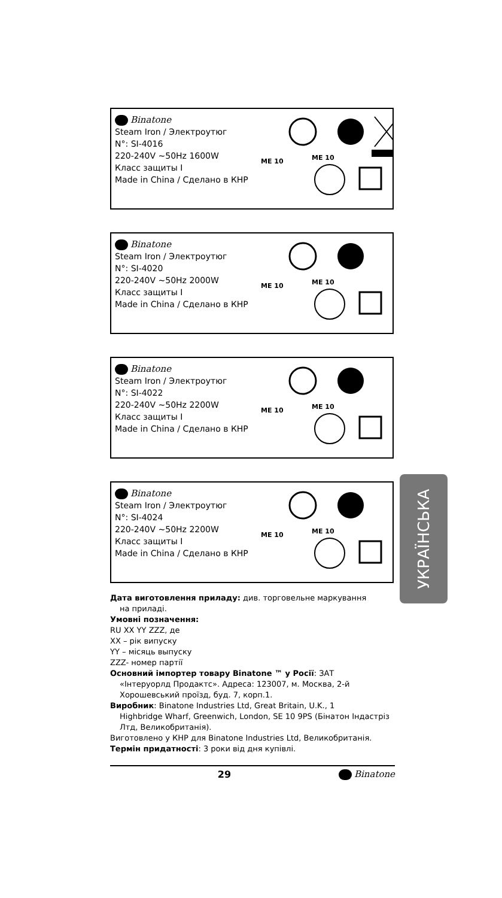Binatone
Steam Iron / Электроутюг
N°: SI-4016
220-240V ~50Hz 1600W
Класс защиты I
Made in China / Сделано в КНР
ME 10 ME 10
Binatone
Steam Iron / Электроутюг
N°: SI-4020
220-240V ~50Hz 2000W
Класс защиты I
Made in China / Сделано в КНР
ME 10 ME 10
Binatone
Steam Iron / Электроутюг
N°: SI-4022
220-240V ~50Hz 2200W
Класс защиты I
Made in China / Сделано в КНР
ME 10 ME 10
Binatone
Steam Iron / Электроутюг
N°: SI-4024
220-240V ~50Hz 2200W
Класс защиты I
Made in China / Сделано в КНР
ME 10 ME 10
УКРАЇНСЬКА
Дата виготовлення приладу: див. торговельне маркування
на приладі.
Умовні позначення:
RU XX YY ZZZ, де
XX – рік випуску
YY – місяць выпуску
ZZZ- номер партії
Основний імпортер товару Binatone ™ у Росії: ЗАТ
«Інтеруорлд Продактс». Адреса: 123007, м. Москва, 2-й Хорошевський проїзд, буд. 7, корп.1.
Виробник: Binatone Industries Ltd, Great Britain, U.K., 1
Highbridge Wharf, Greenwich, London, SE 10 9PS (Бінатон Індастріз Лтд, Великобританія).
Виготовлено у КНР для Binatone Industries Ltd, Великобританія.
Термін придатності: 3 роки від дня купівлі.
29 Binatone